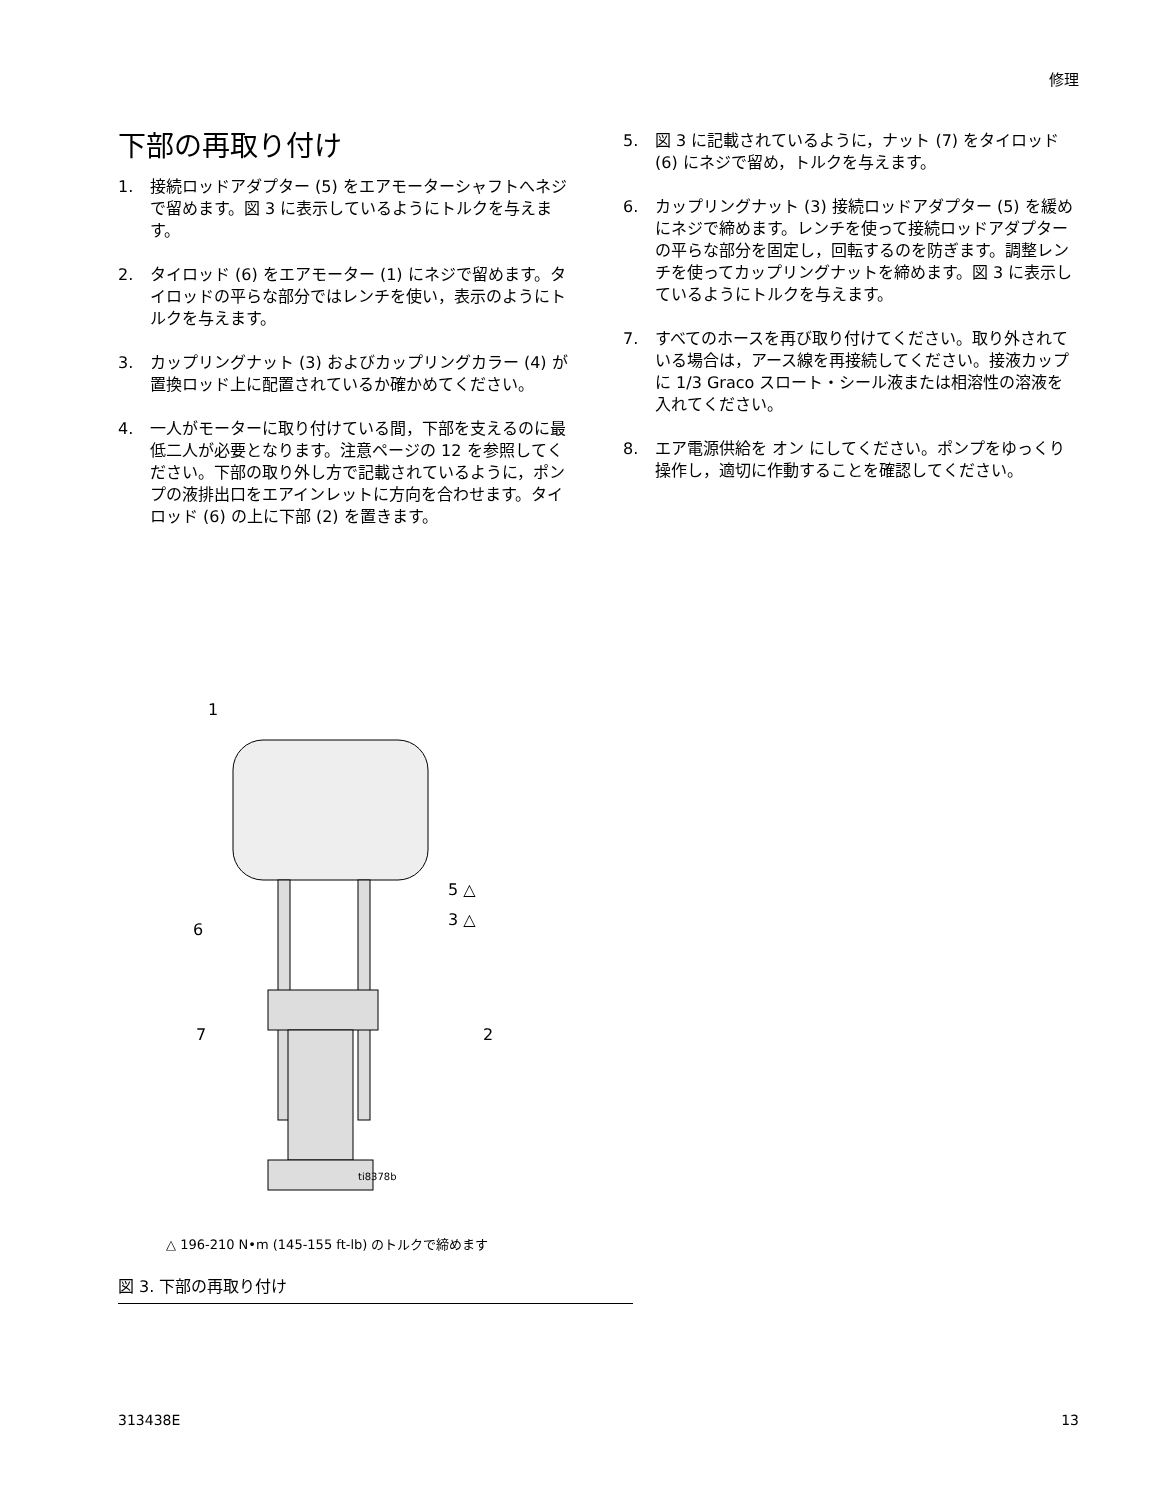修理
下部の再取り付け
1. 接続ロッドアダプター (5) をエアモーターシャフトへネジで留めます。図 3 に表示しているようにトルクを与えます。
2. タイロッド (6) をエアモーター (1) にネジで留めます。タイロッドの平らな部分ではレンチを使い，表示のようにトルクを与えます。
3. カップリングナット (3) およびカップリングカラー (4) が置換ロッド上に配置されているか確かめてください。
4. 一人がモーターに取り付けている間，下部を支えるのに最低二人が必要となります。注意ページの 12 を参照してください。下部の取り外し方で記載されているように，ポンプの液排出口をエアインレットに方向を合わせます。タイロッド (6) の上に下部 (2) を置きます。
5. 図 3 に記載されているように，ナット (7) をタイロッド (6) にネジで留め，トルクを与えます。
6. カップリングナット (3) 接続ロッドアダプター (5) を緩めにネジで締めます。レンチを使って接続ロッドアダプターの平らな部分を固定し，回転するのを防ぎます。調整レンチを使ってカップリングナットを締めます。図 3 に表示しているようにトルクを与えます。
7. すべてのホースを再び取り付けてください。取り外されている場合は，アース線を再接続してください。接液カップに 1/3 Graco スロート・シール液または相溶性の溶液を入れてください。
8. エア電源供給を オン にしてください。ポンプをゆっくり操作し，適切に作動することを確認してください。
1
5 △
3 △
6
7
2
ti8378b
△ 196-210 N•m (145-155 ft-lb) のトルクで締めます
図 3. 下部の再取り付け
313438E 13